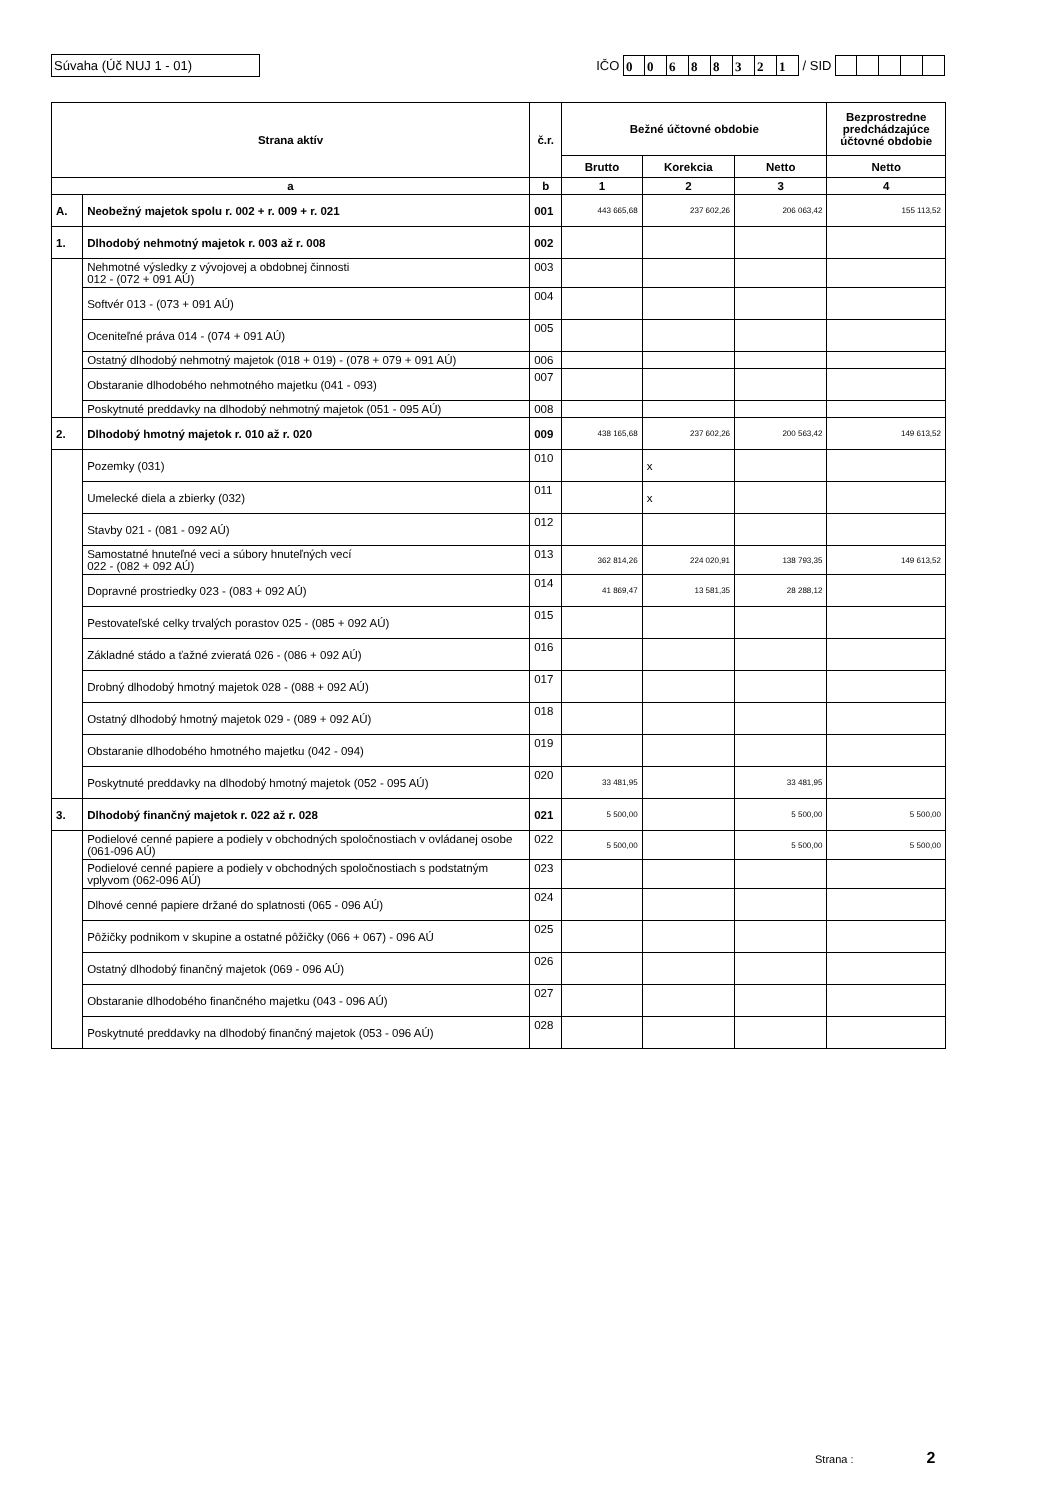Súvaha (Úč NUJ 1 - 01)
IČO 0 0688321 / SID
| Strana aktív | | č.r. | Bežné účtovné obdobie | | | Bezprostredne predchádzajúce účtovné obdobie |
| --- | --- | --- | --- | --- | --- | --- |
| | | | Brutto | Korekcia | Netto | Netto |
| a | | b | 1 | 2 | 3 | 4 |
| A. | Neobežný majetok spolu r. 002 + r. 009 + r. 021 | 001 | 443 665,68 | 237 602,26 | 206 063,42 | 155 113,52 |
| 1. | Dlhodobý nehmotný majetok r. 003 až r. 008 | 002 | | | | |
| | Nehmotné výsledky z vývojovej a obdobnej činnosti 012 - (072 + 091 AÚ) | 003 | | | | |
| | Softvér 013 - (073 + 091 AÚ) | 004 | | | | |
| | Oceniteľné práva 014 - (074 + 091 AÚ) | 005 | | | | |
| | Ostatný dlhodobý nehmotný majetok (018 + 019) - (078 + 079 + 091 AÚ) | 006 | | | | |
| | Obstaranie dlhodobého nehmotného majetku (041 - 093) | 007 | | | | |
| | Poskytnuté preddavky na dlhodobý nehmotný majetok (051 - 095 AÚ) | 008 | | | | |
| 2. | Dlhodobý hmotný majetok r. 010 až r. 020 | 009 | 438 165,68 | 237 602,26 | 200 563,42 | 149 613,52 |
| | Pozemky (031) | 010 | | x | | |
| | Umelecké diela a zbierky (032) | 011 | | x | | |
| | Stavby 021 - (081 - 092 AÚ) | 012 | | | | |
| | Samostatné hnuteľné veci a súbory hnuteľných vecí 022 - (082 + 092 AÚ) | 013 | 362 814,26 | 224 020,91 | 138 793,35 | 149 613,52 |
| | Dopravné prostriedky 023 - (083 + 092 AÚ) | 014 | 41 869,47 | 13 581,35 | 28 288,12 | |
| | Pestovateľské celky trvalých porastov 025 - (085 + 092 AÚ) | 015 | | | | |
| | Základné stádo a ťažné zvieratá 026 - (086 + 092 AÚ) | 016 | | | | |
| | Drobný dlhodobý hmotný majetok 028 - (088 + 092 AÚ) | 017 | | | | |
| | Ostatný dlhodobý hmotný majetok 029 - (089 + 092 AÚ) | 018 | | | | |
| | Obstaranie dlhodobého hmotného majetku (042 - 094) | 019 | | | | |
| | Poskytnuté preddavky na dlhodobý hmotný majetok (052 - 095 AÚ) | 020 | 33 481,95 | | 33 481,95 | |
| 3. | Dlhodobý finančný majetok r. 022 až r. 028 | 021 | 5 500,00 | | 5 500,00 | 5 500,00 |
| | Podielové cenné papiere a podiely v obchodných spoločnostiach v ovládanej osobe (061-096 AÚ) | 022 | 5 500,00 | | 5 500,00 | 5 500,00 |
| | Podielové cenné papiere a podiely v obchodných spoločnostiach s podstatným vplyvom (062-096 AÚ) | 023 | | | | |
| | Dlhové cenné papiere držané do splatnosti (065 - 096 AÚ) | 024 | | | | |
| | Pôžičky podnikom v skupine a ostatné pôžičky (066 + 067) - 096 AÚ | 025 | | | | |
| | Ostatný dlhodobý finančný majetok (069 - 096 AÚ) | 026 | | | | |
| | Obstaranie dlhodobého finančného majetku (043 - 096 AÚ) | 027 | | | | |
| | Poskytnuté preddavky na dlhodobý finančný majetok (053 - 096 AÚ) | 028 | | | | |
Strana : 2